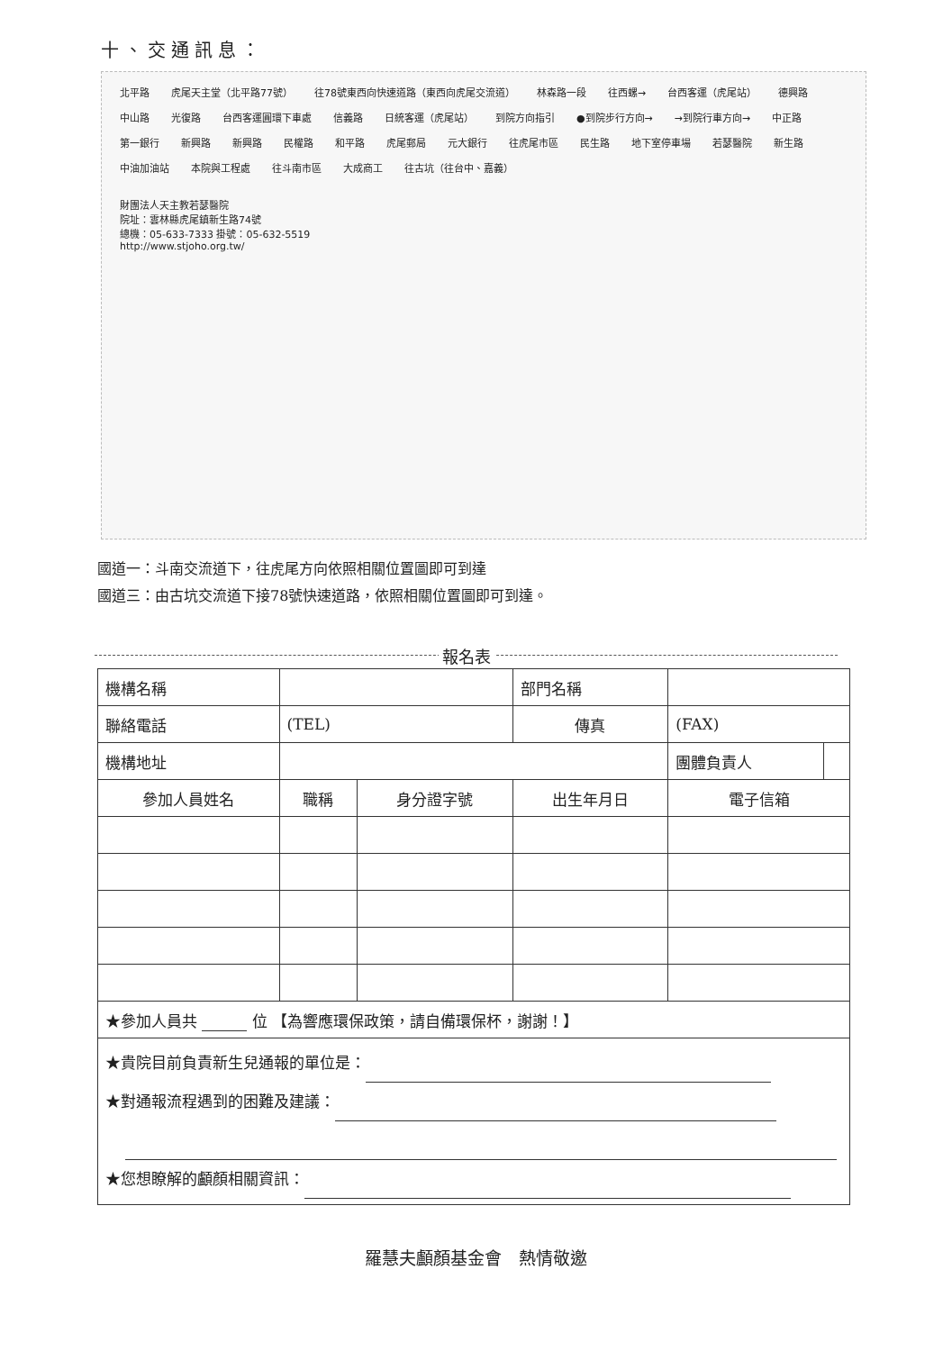十、交通訊息：
北平路 虎尾天主堂（北平路77號） 往78號東西向快速道路（東西向虎尾交流道） 林森路一段 往西螺→ 台西客運（虎尾站） 德興路 中山路 光復路 台西客運圓環下車處 信義路 日統客運（虎尾站） 到院方向指引 ●到院步行方向→ →到院行車方向→ 中正路 第一銀行 新興路 新興路 民權路 和平路 虎尾郵局 元大銀行 往虎尾市區 民生路 地下室停車場 若瑟醫院 新生路 中油加油站 本院與工程處 往斗南市區 大成商工 往古坑（往台中、嘉義）
財團法人天主教若瑟醫院
院址：雲林縣虎尾鎮新生路74號
總機：05-633-7333 掛號：05-632-5519
http://www.stjoho.org.tw/
國道一：斗南交流道下，往虎尾方向依照相關位置圖即可到達
國道三：由古坑交流道下接78號快速道路，依照相關位置圖即可到達。
報名表
| 機構名稱 | | | 部門名稱 | | |
| 聯絡電話 | (TEL) | | 傳真 | (FAX) | |
| 機構地址 | | | | 團體負責人 | |
| 參加人員姓名 | 職稱 | 身分證字號 | 出生年月日 | 電子信箱 | |
| ★參加人員共 位 【為響應環保政策，請自備環保杯，謝謝！】 | | | | | |
| ★貴院目前負責新生兒通報的單位是： ★對通報流程遇到的困難及建議： ★您想瞭解的顱顏相關資訊： | | | | | |
羅慧夫顱顏基金會　熱情敬邀